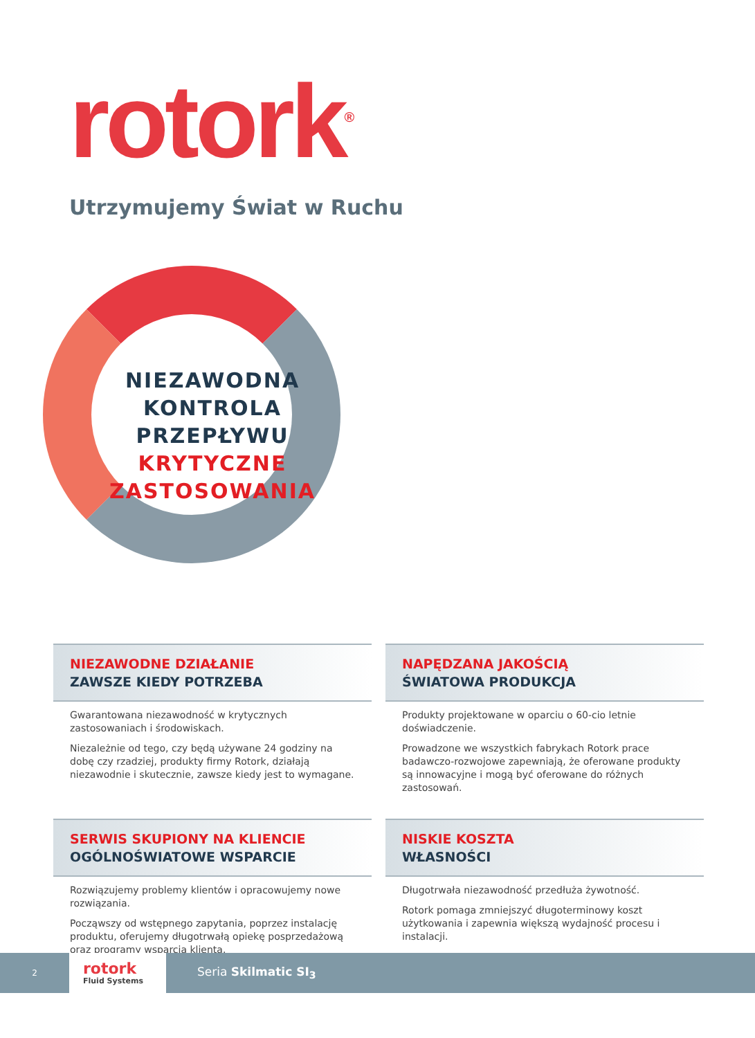rotork<sup>®</sup>
Utrzymujemy Świat w Ruchu
NIEZAWODNA
KONTROLA
PRZEPŁYWU
KRYTYCZNE
ZASTOSOWANIA
NIEZAWODNE DZIAŁANIE
ZAWSZE KIEDY POTRZEBA
Gwarantowana niezawodność w krytycznych zastosowaniach i środowiskach.
Niezależnie od tego, czy będą używane 24 godziny na dobę czy rzadziej, produkty firmy Rotork, działają niezawodnie i skutecznie, zawsze kiedy jest to wymagane.
NAPĘDZANA JAKOŚCIĄ
ŚWIATOWA PRODUKCJA
Produkty projektowane w oparciu o 60-cio letnie doświadczenie.
Prowadzone we wszystkich fabrykach Rotork prace badawczo-rozwojowe zapewniają, że oferowane produkty są innowacyjne i mogą być oferowane do różnych zastosowań.
SERWIS SKUPIONY NA KLIENCIE
OGÓLNOŚWIATOWE WSPARCIE
Rozwiązujemy problemy klientów i opracowujemy nowe rozwiązania.
Począwszy od wstępnego zapytania, poprzez instalację produktu, oferujemy długotrwałą opiekę posprzedażową oraz programy wsparcia klienta.
NISKIE KOSZTA
WŁASNOŚCI
Długotrwała niezawodność przedłuża żywotność.
Rotork pomaga zmniejszyć długoterminowy koszt użytkowania i zapewnia większą wydajność procesu i instalacji.
2
rotork
Fluid Systems
Seria Skilmatic SI<sub>3</sub>